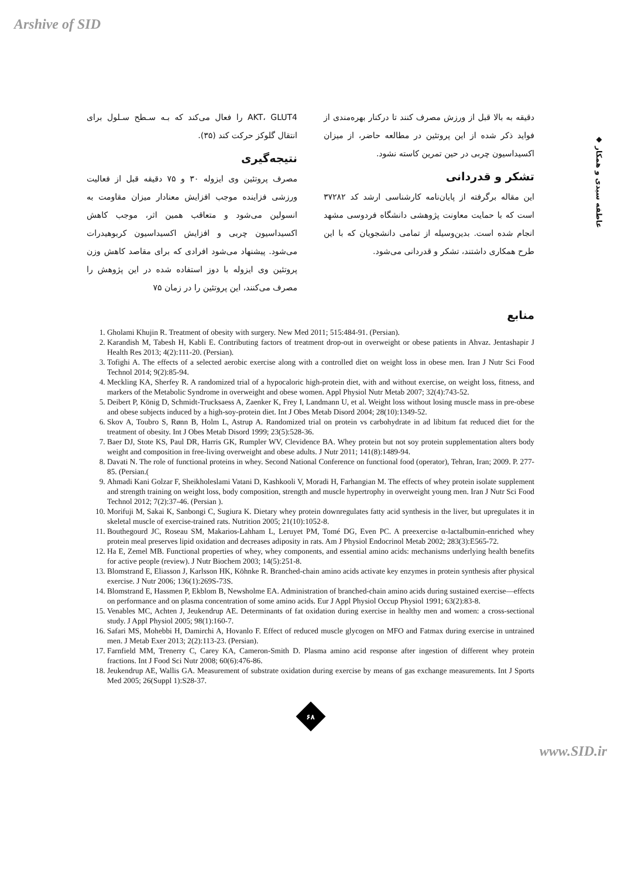Arshive of SID
◆ عاطفه سیدی و همکار
AKT، GLUT4 را فعال می‌کند که بـه سـطح سـلول برای انتقال گلوکز حرکت کند (۳۵).
نتیجه‌گیری
مصرف پروتئین وی ایزوله ۳۰ و ۷۵ دقیقه قبل از فعالیت ورزشی فزاینده موجب افزایش معنادار میزان مقاومت به انسولین می‌شود و متعاقب همین اثر، موجب کاهش اکسیداسیون چربی و افزایش اکسیداسیون کربوهیدرات می‌شود. پیشنهاد می‌شود افرادی که برای مقاصد کاهش وزن پروتئین وی ایزوله با دوز استفاده شده در این پژوهش را مصرف می‌کنند، این پروتئین را در زمان ۷۵
دقیقه به بالا قبل از ورزش مصرف کنند تا درکنار بهره‌مندی از فواید ذکر شده از این پروتئین در مطالعه حاضر، از میزان اکسیداسیون چربی در حین تمرین کاسته نشود.
تشکر و قدردانی
این مقاله برگرفته از پایان‌نامه کارشناسی ارشد کد ۳۷۲۸۲ است که با حمایت معاونت پژوهشی دانشگاه فردوسی مشهد انجام شده است. بدین‌وسیله از تمامی دانشجویان که با این طرح همکاری داشتند، تشکر و قدردانی می‌شود.
منابع
1. Gholami Khujin R. Treatment of obesity with surgery. New Med 2011; 515:484-91. (Persian).
2. Karandish M, Tabesh H, Kabli E. Contributing factors of treatment drop-out in overweight or obese patients in Ahvaz. Jentashapir J Health Res 2013; 4(2):111-20. (Persian).
3. Tofighi A. The effects of a selected aerobic exercise along with a controlled diet on weight loss in obese men. Iran J Nutr Sci Food Technol 2014; 9(2):85-94.
4. Meckling KA, Sherfey R. A randomized trial of a hypocaloric high-protein diet, with and without exercise, on weight loss, fitness, and markers of the Metabolic Syndrome in overweight and obese women. Appl Physiol Nutr Metab 2007; 32(4):743-52.
5. Deibert P, König D, Schmidt-Trucksaess A, Zaenker K, Frey I, Landmann U, et al. Weight loss without losing muscle mass in pre-obese and obese subjects induced by a high-soy-protein diet. Int J Obes Metab Disord 2004; 28(10):1349-52.
6. Skov A, Toubro S, Rønn B, Holm L, Astrup A. Randomized trial on protein vs carbohydrate in ad libitum fat reduced diet for the treatment of obesity. Int J Obes Metab Disord 1999; 23(5):528-36.
7. Baer DJ, Stote KS, Paul DR, Harris GK, Rumpler WV, Clevidence BA. Whey protein but not soy protein supplementation alters body weight and composition in free-living overweight and obese adults. J Nutr 2011; 141(8):1489-94.
8. Davati N. The role of functional proteins in whey. Second National Conference on functional food (operator), Tehran, Iran; 2009. P. 277-85. (Persian.(
9. Ahmadi Kani Golzar F, Sheikholeslami Vatani D, Kashkooli V, Moradi H, Farhangian M. The effects of whey protein isolate supplement and strength training on weight loss, body composition, strength and muscle hypertrophy in overweight young men. Iran J Nutr Sci Food Technol 2012; 7(2):37-46. (Persian ).
10. Morifuji M, Sakai K, Sanbongi C, Sugiura K. Dietary whey protein downregulates fatty acid synthesis in the liver, but upregulates it in skeletal muscle of exercise-trained rats. Nutrition 2005; 21(10):1052-8.
11. Bouthegourd JC, Roseau SM, Makarios-Lahham L, Leruyet PM, Tomé DG, Even PC. A preexercise α-lactalbumin-enriched whey protein meal preserves lipid oxidation and decreases adiposity in rats. Am J Physiol Endocrinol Metab 2002; 283(3):E565-72.
12. Ha E, Zemel MB. Functional properties of whey, whey components, and essential amino acids: mechanisms underlying health benefits for active people (review). J Nutr Biochem 2003; 14(5):251-8.
13. Blomstrand E, Eliasson J, Karlsson HK, Köhnke R. Branched-chain amino acids activate key enzymes in protein synthesis after physical exercise. J Nutr 2006; 136(1):269S-73S.
14. Blomstrand E, Hassmen P, Ekblom B, Newsholme EA. Administration of branched-chain amino acids during sustained exercise—effects on performance and on plasma concentration of some amino acids. Eur J Appl Physiol Occup Physiol 1991; 63(2):83-8.
15. Venables MC, Achten J, Jeukendrup AE. Determinants of fat oxidation during exercise in healthy men and women: a cross-sectional study. J Appl Physiol 2005; 98(1):160-7.
16. Safari MS, Mohebbi H, Damirchi A, Hovanlo F. Effect of reduced muscle glycogen on MFO and Fatmax during exercise in untrained men. J Metab Exer 2013; 2(2):113-23. (Persian).
17. Farnfield MM, Trenerry C, Carey KA, Cameron-Smith D. Plasma amino acid response after ingestion of different whey protein fractions. Int J Food Sci Nutr 2008; 60(6):476-86.
18. Jeukendrup AE, Wallis GA. Measurement of substrate oxidation during exercise by means of gas exchange measurements. Int J Sports Med 2005; 26(Suppl 1):S28-37.
۶۸
www.SID.ir